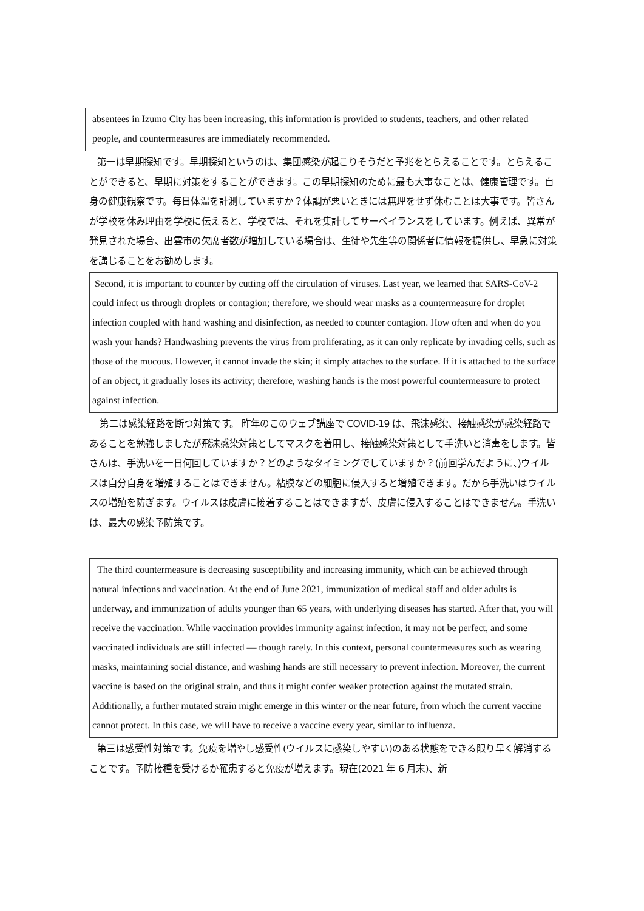absentees in Izumo City has been increasing, this information is provided to students, teachers, and other related people, and countermeasures are immediately recommended.
第一は早期探知です。早期探知というのは、集団感染が起こりそうだと予兆をとらえることです。とらえることができると、早期に対策をすることができます。この早期探知のために最も大事なことは、健康管理です。自身の健康観察です。毎日体温を計測していますか？体調が悪いときには無理をせず休むことは大事です。皆さんが学校を休み理由を学校に伝えると、学校では、それを集計してサーベイランスをしています。例えば、異常が発見された場合、出雲市の欠席者数が増加している場合は、生徒や先生等の関係者に情報を提供し、早急に対策を講じることをお勧めします。
Second, it is important to counter by cutting off the circulation of viruses. Last year, we learned that SARS-CoV-2 could infect us through droplets or contagion; therefore, we should wear masks as a countermeasure for droplet infection coupled with hand washing and disinfection, as needed to counter contagion. How often and when do you wash your hands? Handwashing prevents the virus from proliferating, as it can only replicate by invading cells, such as those of the mucous. However, it cannot invade the skin; it simply attaches to the surface. If it is attached to the surface of an object, it gradually loses its activity; therefore, washing hands is the most powerful countermeasure to protect against infection.
第二は感染経路を断つ対策です。 昨年のこのウェブ講座で COVID-19 は、飛沫感染、接触感染が感染経路であることを勉強しましたが飛沫感染対策としてマスクを着用し、接触感染対策として手洗いと消毒をします。皆さんは、手洗いを一日何回していますか？どのようなタイミングでしていますか？(前回学んだように、)ウイルスは自分自身を増殖することはできません。粘膜などの細胞に侵入すると増殖できます。だから手洗いはウイルスの増殖を防ぎます。ウイルスは皮膚に接着することはできますが、皮膚に侵入することはできません。手洗いは、最大の感染予防策です。
The third countermeasure is decreasing susceptibility and increasing immunity, which can be achieved through natural infections and vaccination. At the end of June 2021, immunization of medical staff and older adults is underway, and immunization of adults younger than 65 years, with underlying diseases has started. After that, you will receive the vaccination. While vaccination provides immunity against infection, it may not be perfect, and some vaccinated individuals are still infected — though rarely. In this context, personal countermeasures such as wearing masks, maintaining social distance, and washing hands are still necessary to prevent infection. Moreover, the current vaccine is based on the original strain, and thus it might confer weaker protection against the mutated strain. Additionally, a further mutated strain might emerge in this winter or the near future, from which the current vaccine cannot protect. In this case, we will have to receive a vaccine every year, similar to influenza.
第三は感受性対策です。免疫を増やし感受性(ウイルスに感染しやすい)のある状態をできる限り早く解消することです。予防接種を受けるか罹患すると免疫が増えます。現在(2021 年 6 月末)、新